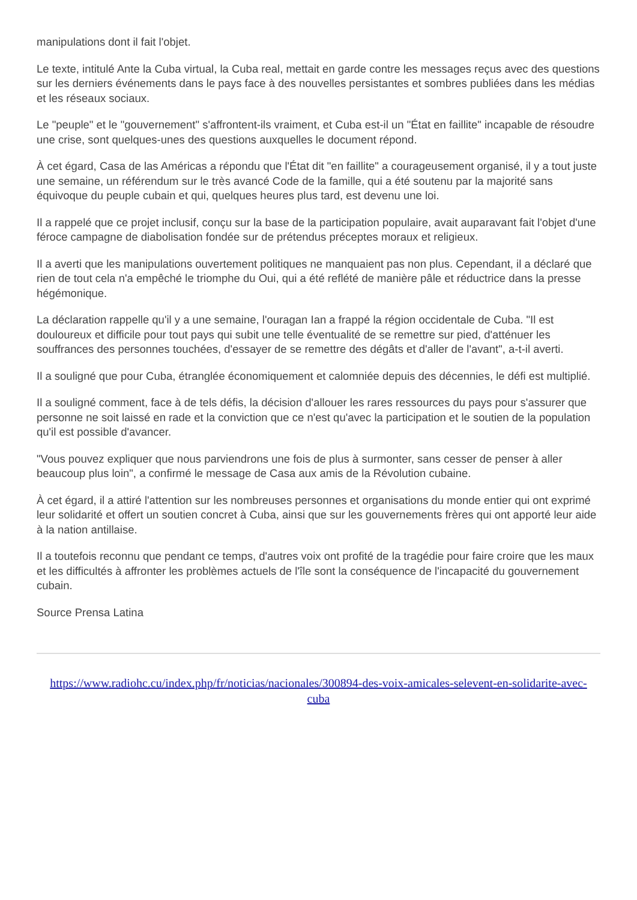manipulations dont il fait l'objet.
Le texte, intitulé Ante la Cuba virtual, la Cuba real, mettait en garde contre les messages reçus avec des questions sur les derniers événements dans le pays face à des nouvelles persistantes et sombres publiées dans les médias et les réseaux sociaux.
Le "peuple" et le "gouvernement" s'affrontent-ils vraiment, et Cuba est-il un "État en faillite" incapable de résoudre une crise, sont quelques-unes des questions auxquelles le document répond.
À cet égard, Casa de las Américas a répondu que l'État dit "en faillite" a courageusement organisé, il y a tout juste une semaine, un référendum sur le très avancé Code de la famille, qui a été soutenu par la majorité sans équivoque du peuple cubain et qui, quelques heures plus tard, est devenu une loi.
Il a rappelé que ce projet inclusif, conçu sur la base de la participation populaire, avait auparavant fait l'objet d'une féroce campagne de diabolisation fondée sur de prétendus préceptes moraux et religieux.
Il a averti que les manipulations ouvertement politiques ne manquaient pas non plus. Cependant, il a déclaré que rien de tout cela n'a empêché le triomphe du Oui, qui a été reflété de manière pâle et réductrice dans la presse hégémonique.
La déclaration rappelle qu'il y a une semaine, l'ouragan Ian a frappé la région occidentale de Cuba. "Il est douloureux et difficile pour tout pays qui subit une telle éventualité de se remettre sur pied, d'atténuer les souffrances des personnes touchées, d'essayer de se remettre des dégâts et d'aller de l'avant", a-t-il averti.
Il a souligné que pour Cuba, étranglée économiquement et calomniée depuis des décennies, le défi est multiplié.
Il a souligné comment, face à de tels défis, la décision d'allouer les rares ressources du pays pour s'assurer que personne ne soit laissé en rade et la conviction que ce n'est qu'avec la participation et le soutien de la population qu'il est possible d'avancer.
"Vous pouvez expliquer que nous parviendrons une fois de plus à surmonter, sans cesser de penser à aller beaucoup plus loin", a confirmé le message de Casa aux amis de la Révolution cubaine.
À cet égard, il a attiré l'attention sur les nombreuses personnes et organisations du monde entier qui ont exprimé leur solidarité et offert un soutien concret à Cuba, ainsi que sur les gouvernements frères qui ont apporté leur aide à la nation antillaise.
Il a toutefois reconnu que pendant ce temps, d'autres voix ont profité de la tragédie pour faire croire que les maux et les difficultés à affronter les problèmes actuels de l'île sont la conséquence de l'incapacité du gouvernement cubain.
Source Prensa Latina
https://www.radiohc.cu/index.php/fr/noticias/nacionales/300894-des-voix-amicales-selevent-en-solidarite-avec-cuba